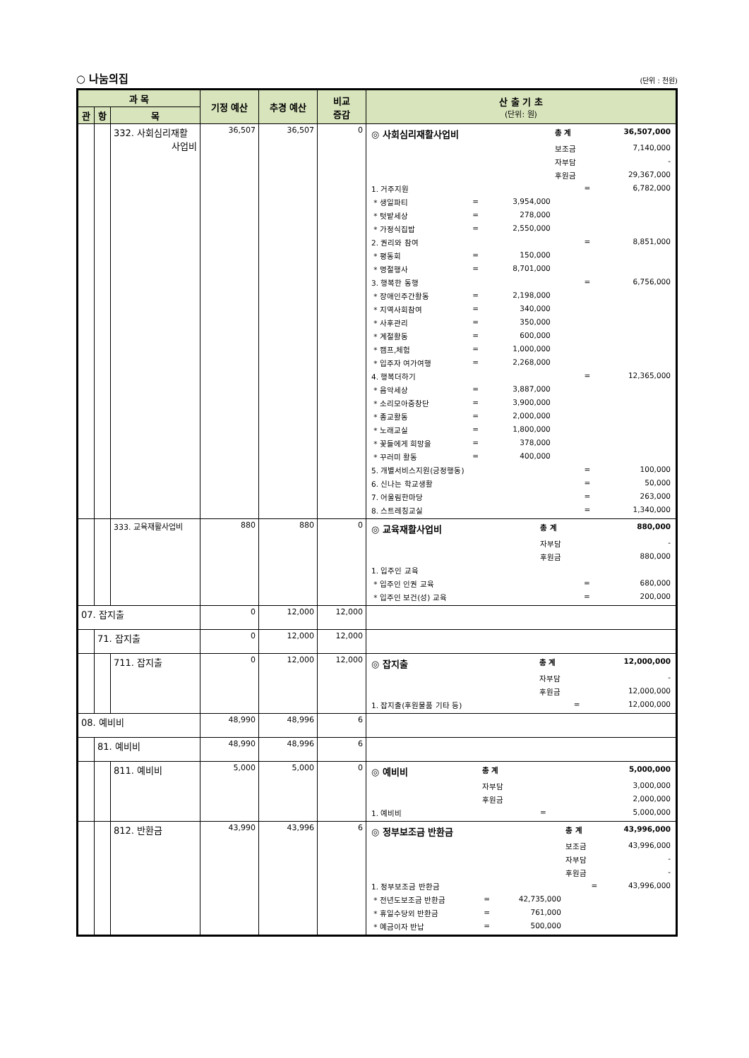○ 나눔의집 (단위 : 천원)
| 과 목 | | | 기정 예산 | 추경 예산 | 비교 증감 | 산 출 기 초 (단위: 원) |
| --- | --- | --- | --- | --- | --- | --- |
| 관 | 항 | 목 | | | | |
| | | 332. 사회심리재활 사업비 | 36,507 | 36,507 | 0 | / ◎ 사회심리재활사업비 / / / 총 계 / 36,507,000 / / / / / 보조금 / 7,140,000 / / / / / 자부담 / - / / / / / 후원금 / 29,367,000 / / 1. 거주지원 / / / = / 6,782,000 / / * 생일파티 / = / 3,954,000 / / / / * 텃밭세상 / = / 278,000 / / / / * 가정식집밥 / = / 2,550,000 / / / / 2. 권리와 참여 / / / = / 8,851,000 / / * 평동회 / = / 150,000 / / / / * 명절행사 / = / 8,701,000 / / / / 3. 행복한 동행 / / / = / 6,756,000 / / * 장애인주간활동 / = / 2,198,000 / / / / * 지역사회참여 / = / 340,000 / / / / * 사후관리 / = / 350,000 / / / / * 계절활동 / = / 600,000 / / / / * 캠프,체험 / = / 1,000,000 / / / / * 입주자 여가여행 / = / 2,268,000 / / / / 4. 행복더하기 / / / = / 12,365,000 / / * 음악세상 / = / 3,887,000 / / / / * 소리모아중창단 / = / 3,900,000 / / / / * 종교활동 / = / 2,000,000 / / / / * 노래교실 / = / 1,800,000 / / / / * 꽃들에게 희망을 / = / 378,000 / / / / * 꾸러미 활동 / = / 400,000 / / / / 5. 개별서비스지원(긍정행동) / / / = / 100,000 / / 6. 신나는 학교생활 / / / = / 50,000 / / 7. 어울림한마당 / / / = / 263,000 / / 8. 스트레칭교실 / / / = / 1,340,000 / |
| | | 333. 교육재활사업비 | 880 | 880 | 0 | / ◎ 교육재활사업비 / 총 계 / 880,000 / / / 자부담 / - / / / 후원금 / 880,000 / / 1. 입주인 교육 / / / / * 입주인 인권 교육 / = / 680,000 / / * 입주인 보건(성) 교육 / = / 200,000 / |
| 07. 잡지출 | | | 0 | 12,000 | 12,000 | |
| | 71. 잡지출 | | 0 | 12,000 | 12,000 | |
| | | 711. 잡지출 | 0 | 12,000 | 12,000 | / ◎ 잡지출 / 총 계 / 12,000,000 / / / 자부담 / - / / / 후원금 / 12,000,000 / / 1. 잡지출(후원물품 기타 등) / = / 12,000,000 / |
| 08. 예비비 | | | 48,990 | 48,996 | 6 | |
| | 81. 예비비 | | 48,990 | 48,996 | 6 | |
| | | 811. 예비비 | 5,000 | 5,000 | 0 | / ◎ 예비비 / 총 계 / 5,000,000 / / / 자부담 / 3,000,000 / / / 후원금 / 2,000,000 / / 1. 예비비 / = / 5,000,000 / |
| | | 812. 반환금 | 43,990 | 43,996 | 6 | / ◎ 정부보조금 반환금 / / / 총 계 / 43,996,000 / / / / / 보조금 / 43,996,000 / / / / / 자부담 / - / / / / / 후원금 / - / / 1. 정부보조금 반환금 / / / = / 43,996,000 / / * 전년도보조금 반환금 / = / 42,735,000 / / / / * 휴일수당외 반환금 / = / 761,000 / / / / * 예금이자 반납 / = / 500,000 / / / |